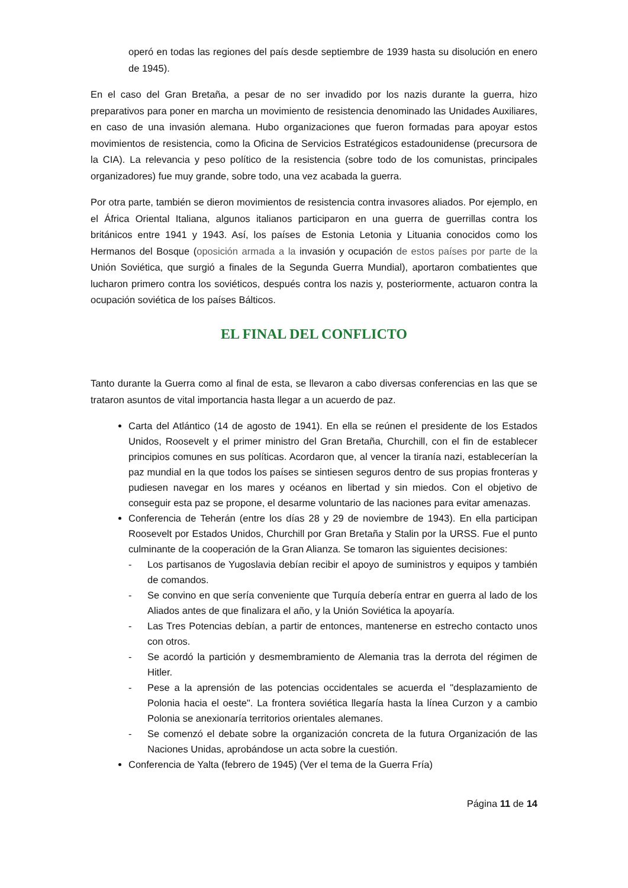operó en todas las regiones del país desde septiembre de 1939 hasta su disolución en enero de 1945).
En el caso del Gran Bretaña, a pesar de no ser invadido por los nazis durante la guerra, hizo preparativos para poner en marcha un movimiento de resistencia denominado las Unidades Auxiliares, en caso de una invasión alemana. Hubo organizaciones que fueron formadas para apoyar estos movimientos de resistencia, como la Oficina de Servicios Estratégicos estadounidense (precursora de la CIA). La relevancia y peso político de la resistencia (sobre todo de los comunistas, principales organizadores) fue muy grande, sobre todo, una vez acabada la guerra.
Por otra parte, también se dieron movimientos de resistencia contra invasores aliados. Por ejemplo, en el África Oriental Italiana, algunos italianos participaron en una guerra de guerrillas contra los británicos entre 1941 y 1943. Así, los países de Estonia Letonia y Lituania conocidos como los Hermanos del Bosque (oposición armada a la invasión y ocupación de estos países por parte de la Unión Soviética, que surgió a finales de la Segunda Guerra Mundial), aportaron combatientes que lucharon primero contra los soviéticos, después contra los nazis y, posteriormente, actuaron contra la ocupación soviética de los países Bálticos.
EL FINAL DEL CONFLICTO
Tanto durante la Guerra como al final de esta, se llevaron a cabo diversas conferencias en las que se trataron asuntos de vital importancia hasta llegar a un acuerdo de paz.
Carta del Atlántico (14 de agosto de 1941). En ella se reúnen el presidente de los Estados Unidos, Roosevelt y el primer ministro del Gran Bretaña, Churchill, con el fin de establecer principios comunes en sus políticas. Acordaron que, al vencer la tiranía nazi, establecerían la paz mundial en la que todos los países se sintiesen seguros dentro de sus propias fronteras y pudiesen navegar en los mares y océanos en libertad y sin miedos. Con el objetivo de conseguir esta paz se propone, el desarme voluntario de las naciones para evitar amenazas.
Conferencia de Teherán (entre los días 28 y 29 de noviembre de 1943). En ella participan Roosevelt por Estados Unidos, Churchill por Gran Bretaña y Stalin por la URSS. Fue el punto culminante de la cooperación de la Gran Alianza. Se tomaron las siguientes decisiones:
- Los partisanos de Yugoslavia debían recibir el apoyo de suministros y equipos y también de comandos.
- Se convino en que sería conveniente que Turquía debería entrar en guerra al lado de los Aliados antes de que finalizara el año, y la Unión Soviética la apoyaría.
- Las Tres Potencias debían, a partir de entonces, mantenerse en estrecho contacto unos con otros.
- Se acordó la partición y desmembramiento de Alemania tras la derrota del régimen de Hitler.
- Pese a la aprensión de las potencias occidentales se acuerda el "desplazamiento de Polonia hacia el oeste". La frontera soviética llegaría hasta la línea Curzon y a cambio Polonia se anexionaría territorios orientales alemanes.
- Se comenzó el debate sobre la organización concreta de la futura Organización de las Naciones Unidas, aprobándose un acta sobre la cuestión.
Conferencia de Yalta (febrero de 1945) (Ver el tema de la Guerra Fría)
Página 11 de 14